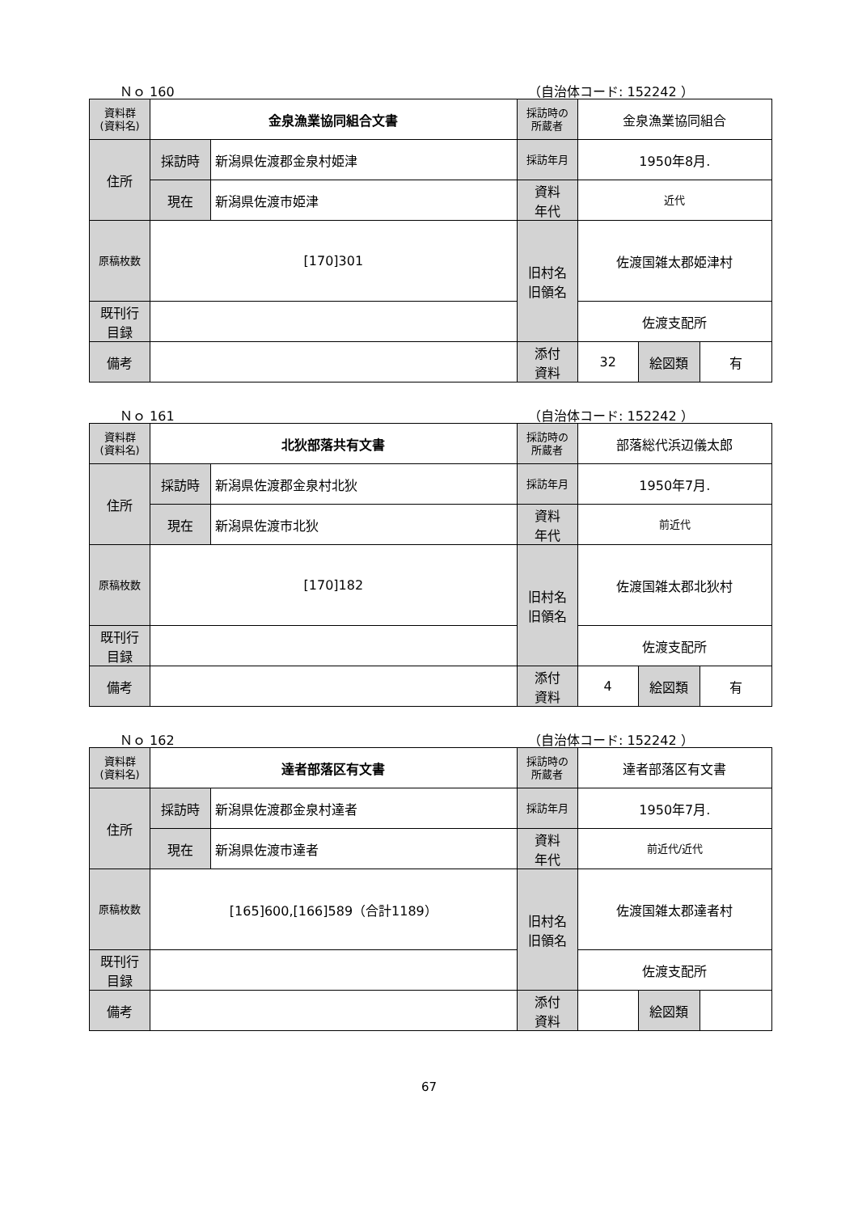Ｎｏ 160 （自治体コード: 152242 ）
| 資料群 (資料名) | 金泉漁業協同組合文書 | | 採訪時の 所蔵者 | 金泉漁業協同組合 | | |
| 住所 | 採訪時 | 新潟県佐渡郡金泉村姫津 | 採訪年月 | 1950年8月. | | |
| | 現在 | 新潟県佐渡市姫津 | 資料 年代 | 近代 | | |
| 原稿枚数 | [170]301 | | 旧村名 旧領名 | 佐渡国雑太郡姫津村 | | |
| 既刊行 目録 | | | | 佐渡支配所 | | |
| 備考 | | | | | | |
| | | | 添付 資料 | 32 | 絵図類 | 有 |
Ｎｏ 161 （自治体コード: 152242 ）
| 資料群 (資料名) | 北狄部落共有文書 | | 採訪時の 所蔵者 | 部落総代浜辺儀太郎 | | |
| 住所 | 採訪時 | 新潟県佐渡郡金泉村北狄 | 採訪年月 | 1950年7月. | | |
| | 現在 | 新潟県佐渡市北狄 | 資料 年代 | 前近代 | | |
| 原稿枚数 | [170]182 | | 旧村名 旧領名 | 佐渡国雑太郡北狄村 | | |
| 既刊行 目録 | | | | 佐渡支配所 | | |
| 備考 | | | | | | |
| | | | 添付 資料 | 4 | 絵図類 | 有 |
Ｎｏ 162 （自治体コード: 152242 ）
| 資料群 (資料名) | 達者部落区有文書 | | 採訪時の 所蔵者 | 達者部落区有文書 | | |
| 住所 | 採訪時 | 新潟県佐渡郡金泉村達者 | 採訪年月 | 1950年7月. | | |
| | 現在 | 新潟県佐渡市達者 | 資料 年代 | 前近代/近代 | | |
| 原稿枚数 | [165]600,[166]589（合計1189） | | 旧村名 旧領名 | 佐渡国雑太郡達者村 | | |
| 既刊行 目録 | | | | 佐渡支配所 | | |
| 備考 | | | | | | |
| | | | 添付 資料 | | 絵図類 | |
67